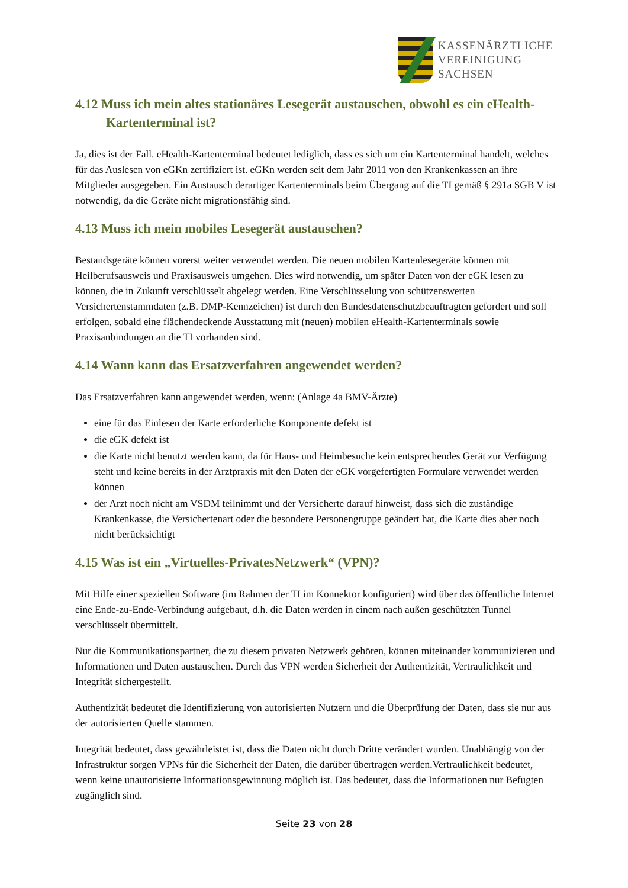KASSENÄRZTLICHE
VEREINIGUNG
SACHSEN
4.12 Muss ich mein altes stationäres Lesegerät austauschen, obwohl es ein eHealth-Kartenterminal ist?
Ja, dies ist der Fall. eHealth-Kartenterminal bedeutet lediglich, dass es sich um ein Kartenterminal handelt, welches für das Auslesen von eGKn zertifiziert ist. eGKn werden seit dem Jahr 2011 von den Krankenkassen an ihre Mitglieder ausgegeben. Ein Austausch derartiger Kartenterminals beim Übergang auf die TI gemäß § 291a SGB V ist notwendig, da die Geräte nicht migrationsfähig sind.
4.13 Muss ich mein mobiles Lesegerät austauschen?
Bestandsgeräte können vorerst weiter verwendet werden. Die neuen mobilen Kartenlesegeräte können mit Heilberufsausweis und Praxisausweis umgehen. Dies wird notwendig, um später Daten von der eGK lesen zu können, die in Zukunft verschlüsselt abgelegt werden. Eine Verschlüsselung von schützenswerten Versichertenstammdaten (z.B. DMP-Kennzeichen) ist durch den Bundesdatenschutzbeauftragten gefordert und soll erfolgen, sobald eine flächendeckende Ausstattung mit (neuen) mobilen eHealth-Kartenterminals sowie Praxisanbindungen an die TI vorhanden sind.
4.14 Wann kann das Ersatzverfahren angewendet werden?
Das Ersatzverfahren kann angewendet werden, wenn: (Anlage 4a BMV-Ärzte)
eine für das Einlesen der Karte erforderliche Komponente defekt ist
die eGK defekt ist
die Karte nicht benutzt werden kann, da für Haus- und Heimbesuche kein entsprechendes Gerät zur Verfügung steht und keine bereits in der Arztpraxis mit den Daten der eGK vorgefertigten Formulare verwendet werden können
der Arzt noch nicht am VSDM teilnimmt und der Versicherte darauf hinweist, dass sich die zuständige Krankenkasse, die Versichertenart oder die besondere Personengruppe geändert hat, die Karte dies aber noch nicht berücksichtigt
4.15 Was ist ein „Virtuelles-PrivatesNetzwerk“ (VPN)?
Mit Hilfe einer speziellen Software (im Rahmen der TI im Konnektor konfiguriert) wird über das öffentliche Internet eine Ende-zu-Ende-Verbindung aufgebaut, d.h. die Daten werden in einem nach außen geschützten Tunnel verschlüsselt übermittelt.
Nur die Kommunikationspartner, die zu diesem privaten Netzwerk gehören, können miteinander kommunizieren und Informationen und Daten austauschen. Durch das VPN werden Sicherheit der Authentizität, Vertraulichkeit und Integrität sichergestellt.
Authentizität bedeutet die Identifizierung von autorisierten Nutzern und die Überprüfung der Daten, dass sie nur aus der autorisierten Quelle stammen.
Integrität bedeutet, dass gewährleistet ist, dass die Daten nicht durch Dritte verändert wurden. Unabhängig von der Infrastruktur sorgen VPNs für die Sicherheit der Daten, die darüber übertragen werden.Vertraulichkeit bedeutet, wenn keine unautorisierte Informationsgewinnung möglich ist. Das bedeutet, dass die Informationen nur Befugten zugänglich sind.
Seite 23 von 28